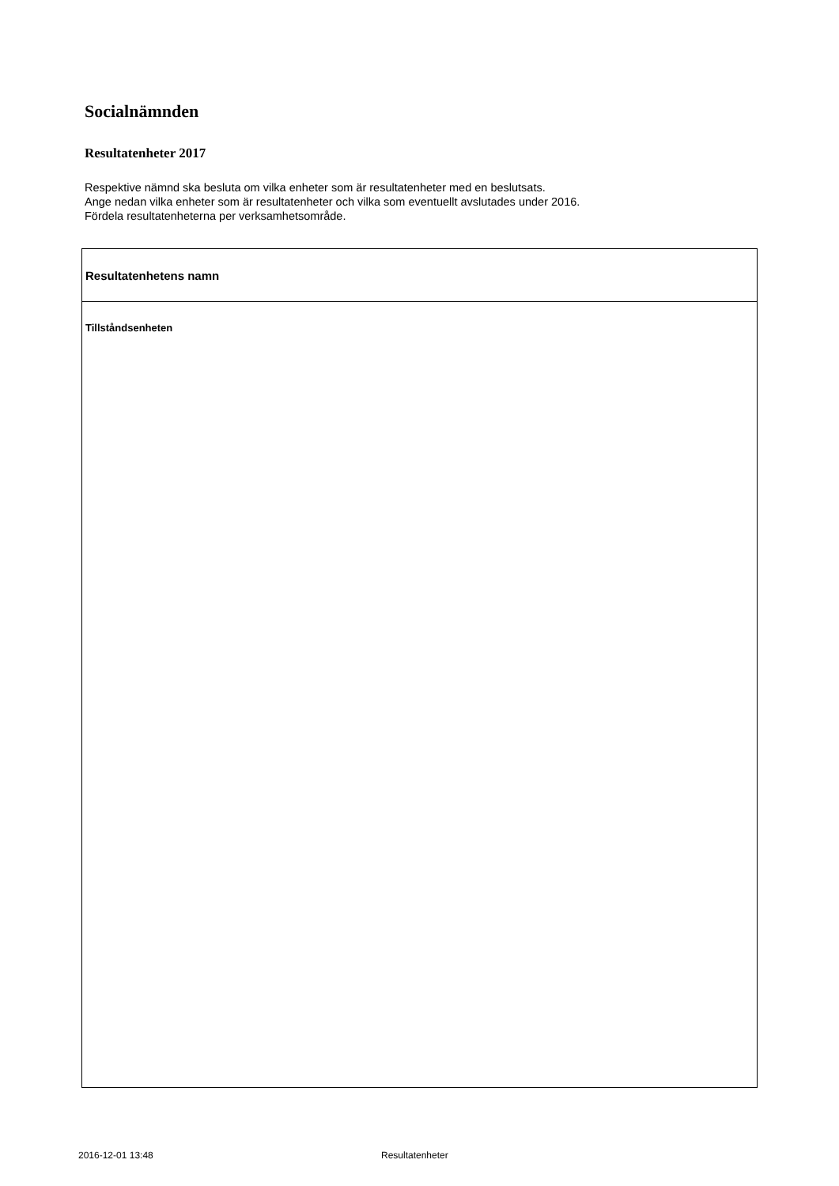Socialnämnden
Resultatenheter 2017
Respektive nämnd ska besluta om vilka enheter som är resultatenheter med en beslutsats.
Ange nedan vilka enheter som är resultatenheter och vilka som eventuellt avslutades under 2016.
Fördela resultatenheterna per verksamhetsområde.
| Resultatenhetens namn |
| --- |
| Tillståndsenheten |
2016-12-01 13:48 Resultatenheter